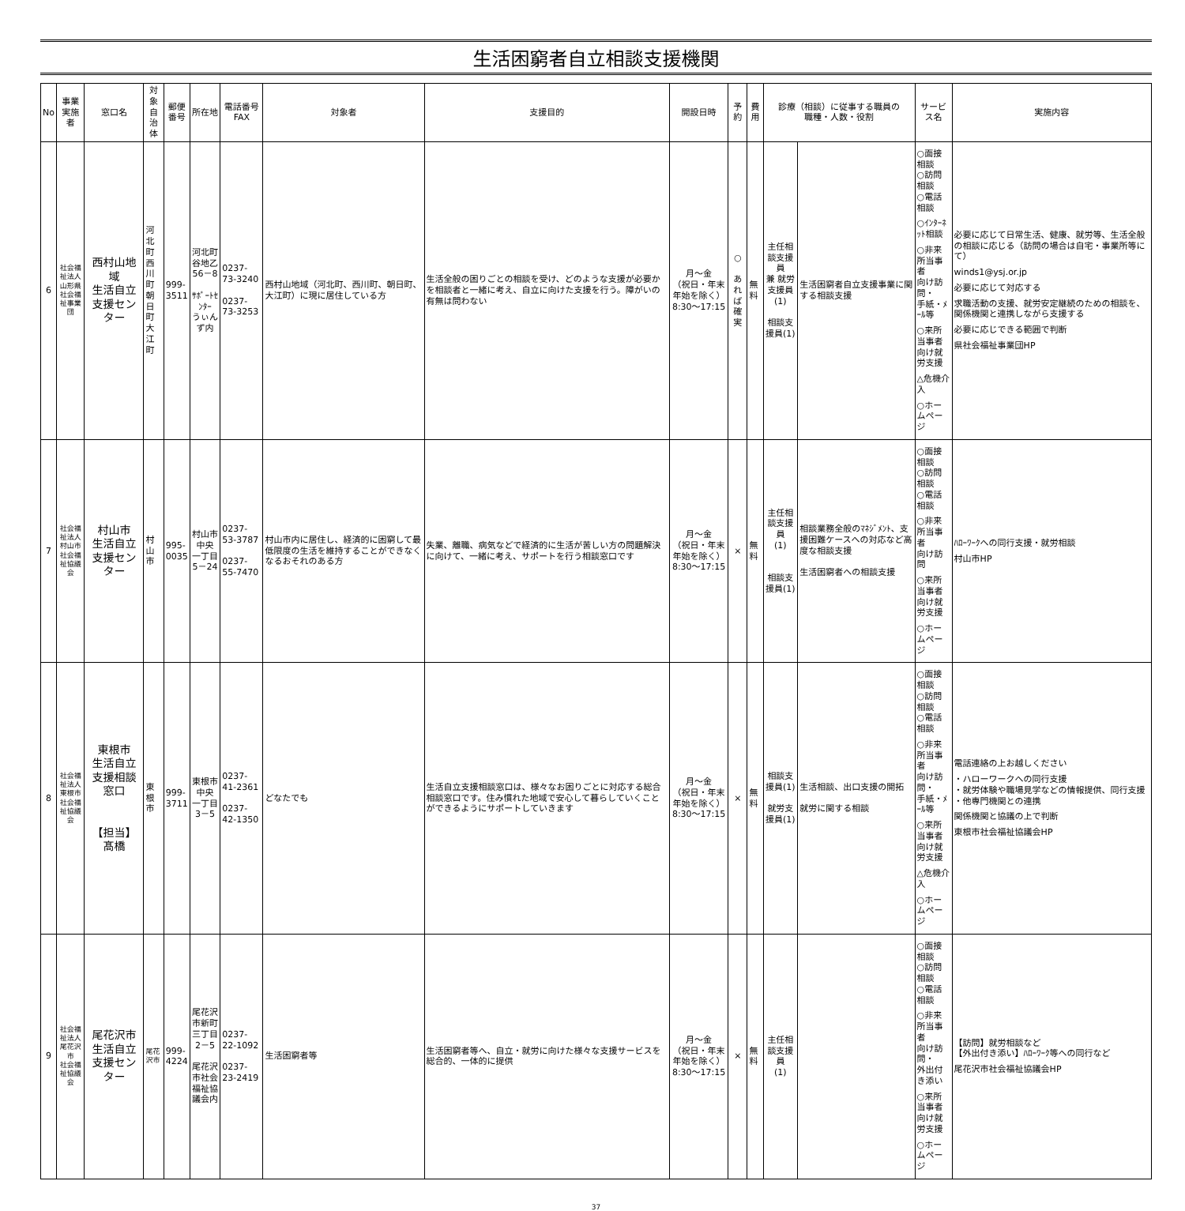生活困窮者自立相談支援機関
| No | 事業実施者 | 窓口名 | 対象 自治体 | 郵便 番号 | 所在地 | 電話番号 FAX | 対象者 | 支援目的 | 開設日時 | 予約 | 費用 | 診療（相談）に従事する職員の 職種・人数・役割 | | サービス名 | 実施内容 |
| --- | --- | --- | --- | --- | --- | --- | --- | --- | --- | --- | --- | --- | --- | --- | --- |
| 6 | 社会福祉法人 山形県 社会福祉事業団 | 西村山地域 生活自立支援センター | 河北町 西川町 朝日町 大江町 | 999- 3511 | 河北町谷地乙 56－8 ｻﾎﾟｰﾄｾﾝﾀｰ うぃんず内 | 0237-73-3240 0237-73-3253 | 西村山地域（河北町、西川町、朝日町、大江町）に現に居住している方 | 生活全般の困りごとの相談を受け、どのような支援が必要かを相談者と一緒に考え、自立に向けた支援を行う。障がいの有無は問わない | 月～金 （祝日・年末年始を除く） 8:30～17:15 | ○ あれば 確実 | 無料 | 主任相談支援員 兼 就労支援員 (1) 相談支援員(1) | 生活困窮者自立支援事業に関する相談支援 | ○面接相談 ○訪問相談 ○電話相談 ○ｲﾝﾀｰﾈｯﾄ相談 ○非来所当事者 向け訪問・ 手紙・ﾒｰﾙ等 ○来所当事者 向け就労支援 △危機介入 ○ホームページ | 必要に応じて日常生活、健康、就労等、生活全般の相談に応じる（訪問の場合は自宅・事業所等にて） winds1@ysj.or.jp 必要に応じて対応する 求職活動の支援、就労安定継続のための相談を、関係機関と連携しながら支援する 必要に応じできる範囲で判断 県社会福祉事業団HP |
| 7 | 社会福祉法人 村山市 社会福祉協議会 | 村山市 生活自立支援センター | 村山市 | 995- 0035 | 村山市中央 一丁目5－24 | 0237-53-3787 0237-55-7470 | 村山市内に居住し、経済的に困窮して最低限度の生活を維持することができなくなるおそれのある方 | 失業、離職、病気などで経済的に生活が苦しい方の問題解決に向けて、一緒に考え、サポートを行う相談窓口です | 月～金 （祝日・年末年始を除く） 8:30～17:15 | × | 無料 | 主任相談支援員 (1) 相談支援員(1) | 相談業務全般のﾏﾈｼﾞﾒﾝﾄ、支援困難ケースへの対応など高度な相談支援 生活困窮者への相談支援 | ○面接相談 ○訪問相談 ○電話相談 ○非来所当事者 向け訪問 ○来所当事者 向け就労支援 ○ホームページ | ﾊﾛｰﾜｰｸへの同行支援・就労相談 村山市HP |
| 8 | 社会福祉法人 東根市 社会福祉協議会 | 東根市 生活自立支援相談窓口 【担当】髙橋 | 東根市 | 999- 3711 | 東根市中央 一丁目3－5 | 0237-41-2361 0237-42-1350 | どなたでも | 生活自立支援相談窓口は、様々なお困りごとに対応する総合相談窓口です。住み慣れた地域で安心して暮らしていくことができるようにサポートしていきます | 月～金 （祝日・年末年始を除く） 8:30～17:15 | × | 無料 | 相談支援員(1) 就労支援員(1) | 生活相談、出口支援の開拓 就労に関する相談 | ○面接相談 ○訪問相談 ○電話相談 ○非来所当事者 向け訪問・ 手紙・ﾒｰﾙ等 ○来所当事者 向け就労支援 △危機介入 ○ホームページ | 電話連絡の上お越しください ・ハローワークへの同行支援 ・就労体験や職場見学などの情報提供、同行支援 ・他専門機関との連携 関係機関と協議の上で判断 東根市社会福祉協議会HP |
| 9 | 社会福祉法人 尾花沢市 社会福祉協議会 | 尾花沢市 生活自立支援センター | 尾花沢市 | 999- 4224 | 尾花沢市新町 三丁目2－5 尾花沢市社会 福祉協議会内 | 0237-22-1092 0237-23-2419 | 生活困窮者等 | 生活困窮者等へ、自立・就労に向けた様々な支援サービスを総合的、一体的に提供 | 月～金 （祝日・年末年始を除く） 8:30～17:15 | × | 無料 | 主任相談支援員 (1) | | ○面接相談 ○訪問相談 ○電話相談 ○非来所当事者 向け訪問・ 外出付き添い ○来所当事者 向け就労支援 ○ホームページ | 【訪問】就労相談など 【外出付き添い】ﾊﾛｰﾜｰｸ等への同行など 尾花沢市社会福祉協議会HP |
37